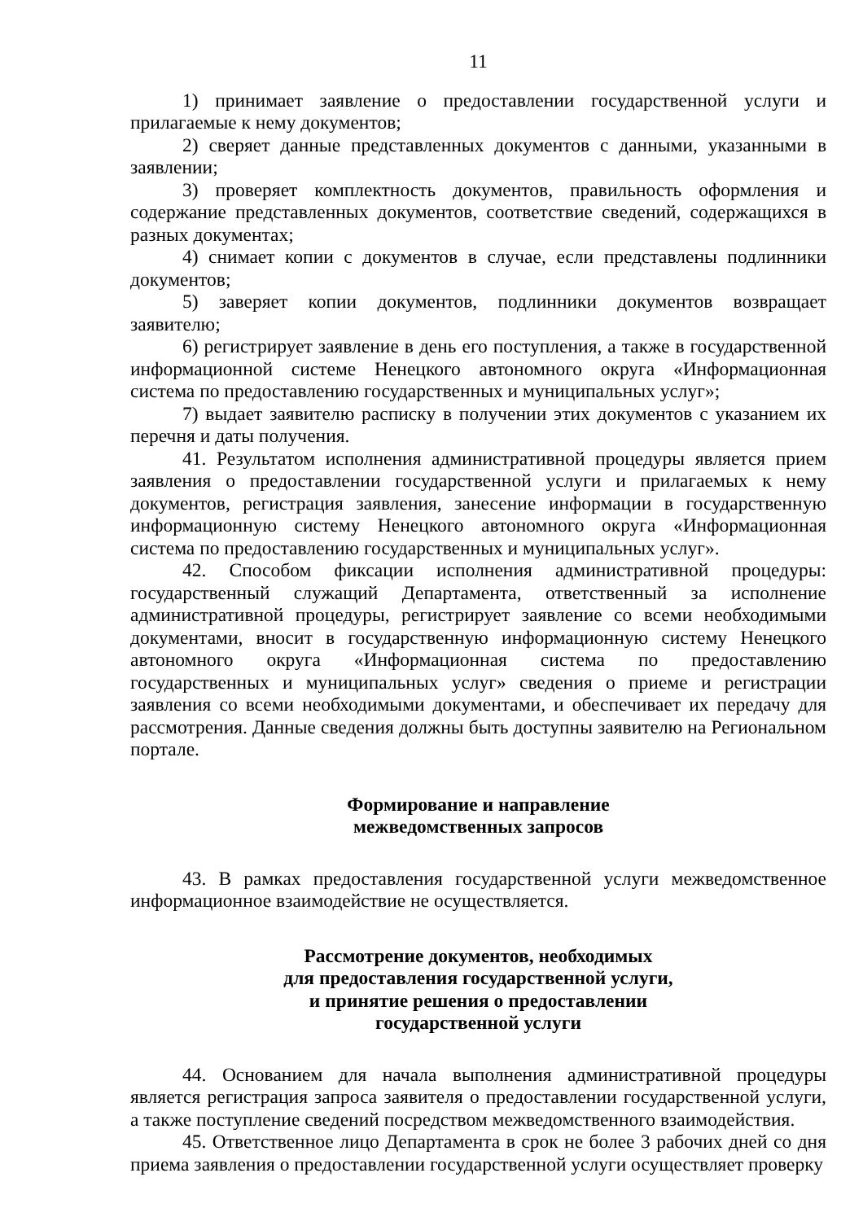11
1) принимает заявление о предоставлении государственной услуги и прилагаемые к нему документов;
2) сверяет данные представленных документов с данными, указанными в заявлении;
3) проверяет комплектность документов, правильность оформления и содержание представленных документов, соответствие сведений, содержащихся в разных документах;
4) снимает копии с документов в случае, если представлены подлинники документов;
5) заверяет копии документов, подлинники документов возвращает заявителю;
6) регистрирует заявление в день его поступления, а также в государственной информационной системе Ненецкого автономного округа «Информационная система по предоставлению государственных и муниципальных услуг»;
7) выдает заявителю расписку в получении этих документов с указанием их перечня и даты получения.
41. Результатом исполнения административной процедуры является прием заявления о предоставлении государственной услуги и прилагаемых к нему документов, регистрация заявления, занесение информации в государственную информационную систему Ненецкого автономного округа «Информационная система по предоставлению государственных и муниципальных услуг».
42. Способом фиксации исполнения административной процедуры: государственный служащий Департамента, ответственный за исполнение административной процедуры, регистрирует заявление со всеми необходимыми документами, вносит в государственную информационную систему Ненецкого автономного округа «Информационная система по предоставлению государственных и муниципальных услуг» сведения о приеме и регистрации заявления со всеми необходимыми документами, и обеспечивает их передачу для рассмотрения. Данные сведения должны быть доступны заявителю на Региональном портале.
Формирование и направление
межведомственных запросов
43. В рамках предоставления государственной услуги межведомственное информационное взаимодействие не осуществляется.
Рассмотрение документов, необходимых
для предоставления государственной услуги,
и принятие решения о предоставлении
государственной услуги
44. Основанием для начала выполнения административной процедуры является регистрация запроса заявителя о предоставлении государственной услуги, а также поступление сведений посредством межведомственного взаимодействия.
45. Ответственное лицо Департамента в срок не более 3 рабочих дней со дня приема заявления о предоставлении государственной услуги осуществляет проверку